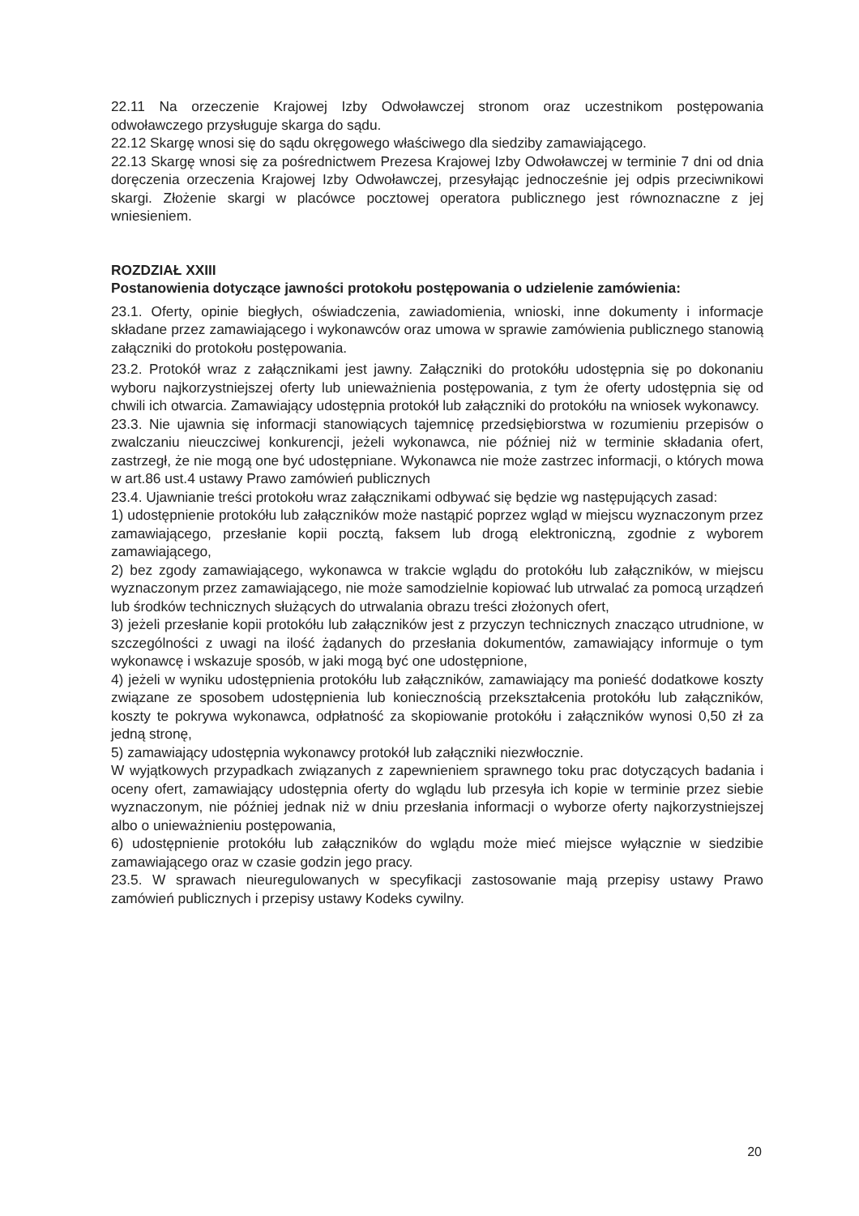22.11 Na orzeczenie Krajowej Izby Odwoławczej stronom oraz uczestnikom postępowania odwoławczego przysługuje skarga do sądu.
22.12 Skargę wnosi się do sądu okręgowego właściwego dla siedziby zamawiającego.
22.13 Skargę wnosi się za pośrednictwem Prezesa Krajowej Izby Odwoławczej w terminie 7 dni od dnia doręczenia orzeczenia Krajowej Izby Odwoławczej, przesyłając jednocześnie jej odpis przeciwnikowi skargi. Złożenie skargi w placówce pocztowej operatora publicznego jest równoznaczne z jej wniesieniem.
ROZDZIAŁ XXIII
Postanowienia dotyczące jawności protokołu postępowania o udzielenie zamówienia:
23.1. Oferty, opinie biegłych, oświadczenia, zawiadomienia, wnioski, inne dokumenty i informacje składane przez zamawiającego i wykonawców oraz umowa w sprawie zamówienia publicznego stanowią załączniki do protokołu postępowania.
23.2. Protokół wraz z załącznikami jest jawny. Załączniki do protokółu udostępnia się po dokonaniu wyboru najkorzystniejszej oferty lub unieważnienia postępowania, z tym że oferty udostępnia się od chwili ich otwarcia. Zamawiający udostępnia protokół lub załączniki do protokółu na wniosek wykonawcy.
23.3. Nie ujawnia się informacji stanowiących tajemnicę przedsiębiorstwa w rozumieniu przepisów o zwalczaniu nieuczciwej konkurencji, jeżeli wykonawca, nie później niż w terminie składania ofert, zastrzegł, że nie mogą one być udostępniane. Wykonawca nie może zastrzec informacji, o których mowa w art.86 ust.4 ustawy Prawo zamówień publicznych
23.4. Ujawnianie treści protokołu wraz załącznikami odbywać się będzie wg następujących zasad:
1) udostępnienie protokółu lub załączników może nastąpić poprzez wgląd w miejscu wyznaczonym przez zamawiającego, przesłanie kopii pocztą, faksem lub drogą elektroniczną, zgodnie z wyborem zamawiającego,
2) bez zgody zamawiającego, wykonawca w trakcie wglądu do protokółu lub załączników, w miejscu wyznaczonym przez zamawiającego, nie może samodzielnie kopiować lub utrwalać za pomocą urządzeń lub środków technicznych służących do utrwalania obrazu treści złożonych ofert,
3) jeżeli przesłanie kopii protokółu lub załączników jest z przyczyn technicznych znacząco utrudnione, w szczególności z uwagi na ilość żądanych do przesłania dokumentów, zamawiający informuje o tym wykonawcę i wskazuje sposób, w jaki mogą być one udostępnione,
4) jeżeli w wyniku udostępnienia protokółu lub załączników, zamawiający ma ponieść dodatkowe koszty związane ze sposobem udostępnienia lub koniecznością przekształcenia protokółu lub załączników, koszty te pokrywa wykonawca, odpłatność za skopiowanie protokółu i załączników wynosi 0,50 zł za jedną stronę,
5) zamawiający udostępnia wykonawcy protokół lub załączniki niezwłocznie.
W wyjątkowych przypadkach związanych z zapewnieniem sprawnego toku prac dotyczących badania i oceny ofert, zamawiający udostępnia oferty do wglądu lub przesyła ich kopie w terminie przez siebie wyznaczonym, nie później jednak niż w dniu przesłania informacji o wyborze oferty najkorzystniejszej albo o unieważnieniu postępowania,
6) udostępnienie protokółu lub załączników do wglądu może mieć miejsce wyłącznie w siedzibie zamawiającego oraz w czasie godzin jego pracy.
23.5. W sprawach nieuregulowanych w specyfikacji zastosowanie mają przepisy ustawy Prawo zamówień publicznych i przepisy ustawy Kodeks cywilny.
20